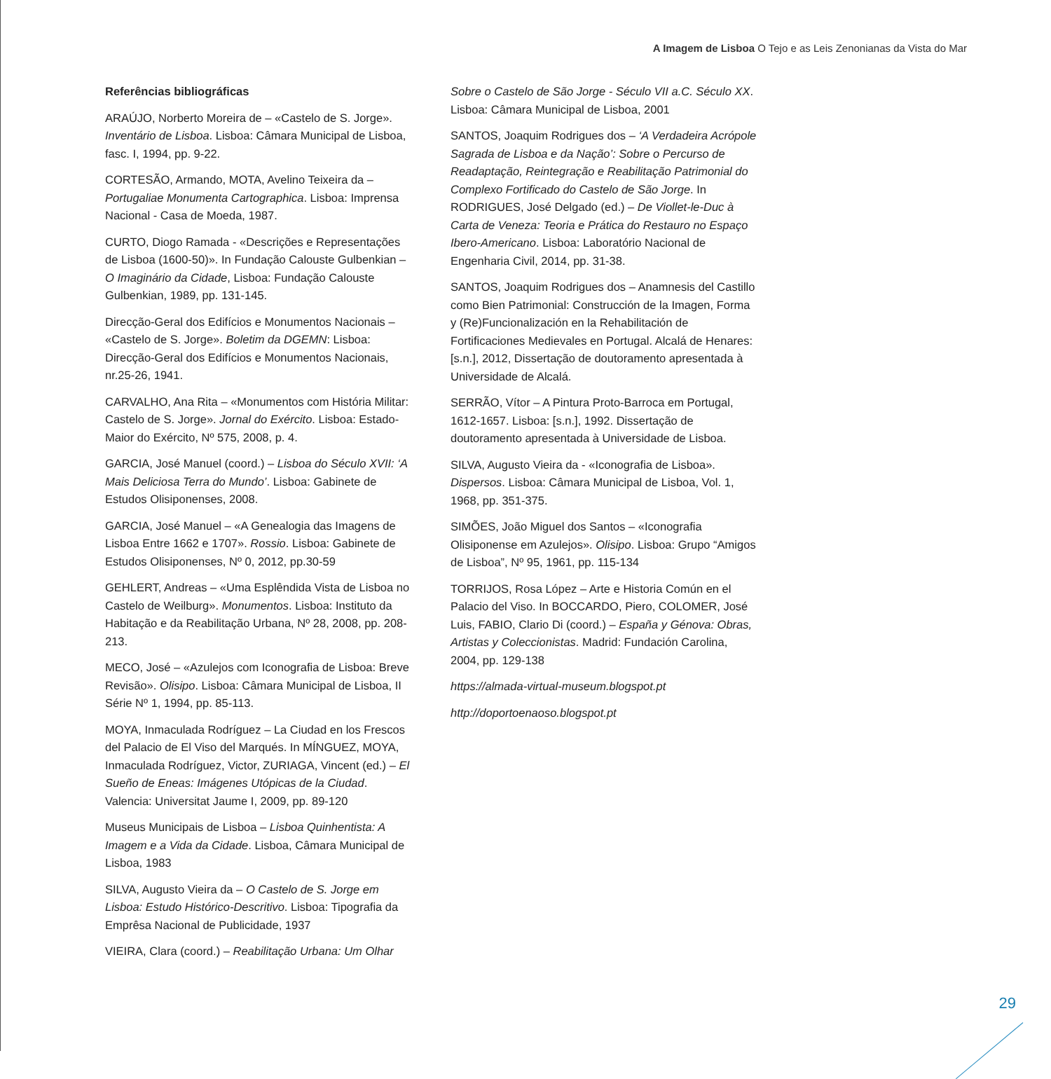A Imagem de Lisboa O Tejo e as Leis Zenonianas da Vista do Mar
Referências bibliográficas
ARAÚJO, Norberto Moreira de – «Castelo de S. Jorge». Inventário de Lisboa. Lisboa: Câmara Municipal de Lisboa, fasc. I, 1994, pp. 9-22.
CORTESÃO, Armando, MOTA, Avelino Teixeira da – Portugaliae Monumenta Cartographica. Lisboa: Imprensa Nacional - Casa de Moeda, 1987.
CURTO, Diogo Ramada - «Descrições e Representações de Lisboa (1600-50)». In Fundação Calouste Gulbenkian – O Imaginário da Cidade, Lisboa: Fundação Calouste Gulbenkian, 1989, pp. 131-145.
Direcção-Geral dos Edifícios e Monumentos Nacionais – «Castelo de S. Jorge». Boletim da DGEMN: Lisboa: Direcção-Geral dos Edifícios e Monumentos Nacionais, nr.25-26, 1941.
CARVALHO, Ana Rita – «Monumentos com História Militar: Castelo de S. Jorge». Jornal do Exército. Lisboa: Estado-Maior do Exército, Nº 575, 2008, p. 4.
GARCIA, José Manuel (coord.) – Lisboa do Século XVII: ‘A Mais Deliciosa Terra do Mundo’. Lisboa: Gabinete de Estudos Olisiponenses, 2008.
GARCIA, José Manuel – «A Genealogia das Imagens de Lisboa Entre 1662 e 1707». Rossio. Lisboa: Gabinete de Estudos Olisiponenses, Nº 0, 2012, pp.30-59
GEHLERT, Andreas – «Uma Esplêndida Vista de Lisboa no Castelo de Weilburg». Monumentos. Lisboa: Instituto da Habitação e da Reabilitação Urbana, Nº 28, 2008, pp. 208-213.
MECO, José – «Azulejos com Iconografia de Lisboa: Breve Revisão». Olisipo. Lisboa: Câmara Municipal de Lisboa, II Série Nº 1, 1994, pp. 85-113.
MOYA, Inmaculada Rodríguez – La Ciudad en los Frescos del Palacio de El Viso del Marqués. In MÍNGUEZ, MOYA, Inmaculada Rodríguez, Victor, ZURIAGA, Vincent (ed.) – El Sueño de Eneas: Imágenes Utópicas de la Ciudad. Valencia: Universitat Jaume I, 2009, pp. 89-120
Museus Municipais de Lisboa – Lisboa Quinhentista: A Imagem e a Vida da Cidade. Lisboa, Câmara Municipal de Lisboa, 1983
SILVA, Augusto Vieira da – O Castelo de S. Jorge em Lisboa: Estudo Histórico-Descritivo. Lisboa: Tipografia da Emprêsa Nacional de Publicidade, 1937
VIEIRA, Clara (coord.) – Reabilitação Urbana: Um Olhar
Sobre o Castelo de São Jorge - Século VII a.C. Século XX. Lisboa: Câmara Municipal de Lisboa, 2001
SANTOS, Joaquim Rodrigues dos – ‘A Verdadeira Acrópole Sagrada de Lisboa e da Nação’: Sobre o Percurso de Readaptação, Reintegração e Reabilitação Patrimonial do Complexo Fortificado do Castelo de São Jorge. In RODRIGUES, José Delgado (ed.) – De Viollet-le-Duc à Carta de Veneza: Teoria e Prática do Restauro no Espaço Ibero-Americano. Lisboa: Laboratório Nacional de Engenharia Civil, 2014, pp. 31-38.
SANTOS, Joaquim Rodrigues dos – Anamnesis del Castillo como Bien Patrimonial: Construcción de la Imagen, Forma y (Re)Funcionalización en la Rehabilitación de Fortificaciones Medievales en Portugal. Alcalá de Henares: [s.n.], 2012, Dissertação de doutoramento apresentada à Universidade de Alcalá.
SERRÃO, Vítor – A Pintura Proto-Barroca em Portugal, 1612-1657. Lisboa: [s.n.], 1992. Dissertação de doutoramento apresentada à Universidade de Lisboa.
SILVA, Augusto Vieira da - «Iconografia de Lisboa». Dispersos. Lisboa: Câmara Municipal de Lisboa, Vol. 1, 1968, pp. 351-375.
SIMÕES, João Miguel dos Santos – «Iconografia Olisiponense em Azulejos». Olisipo. Lisboa: Grupo “Amigos de Lisboa”, Nº 95, 1961, pp. 115-134
TORRIJOS, Rosa López – Arte e Historia Común en el Palacio del Viso. In BOCCARDO, Piero, COLOMER, José Luis, FABIO, Clario Di (coord.) – España y Génova: Obras, Artistas y Coleccionistas. Madrid: Fundación Carolina, 2004, pp. 129-138
https://almada-virtual-museum.blogspot.pt
http://doportoenaoso.blogspot.pt
29